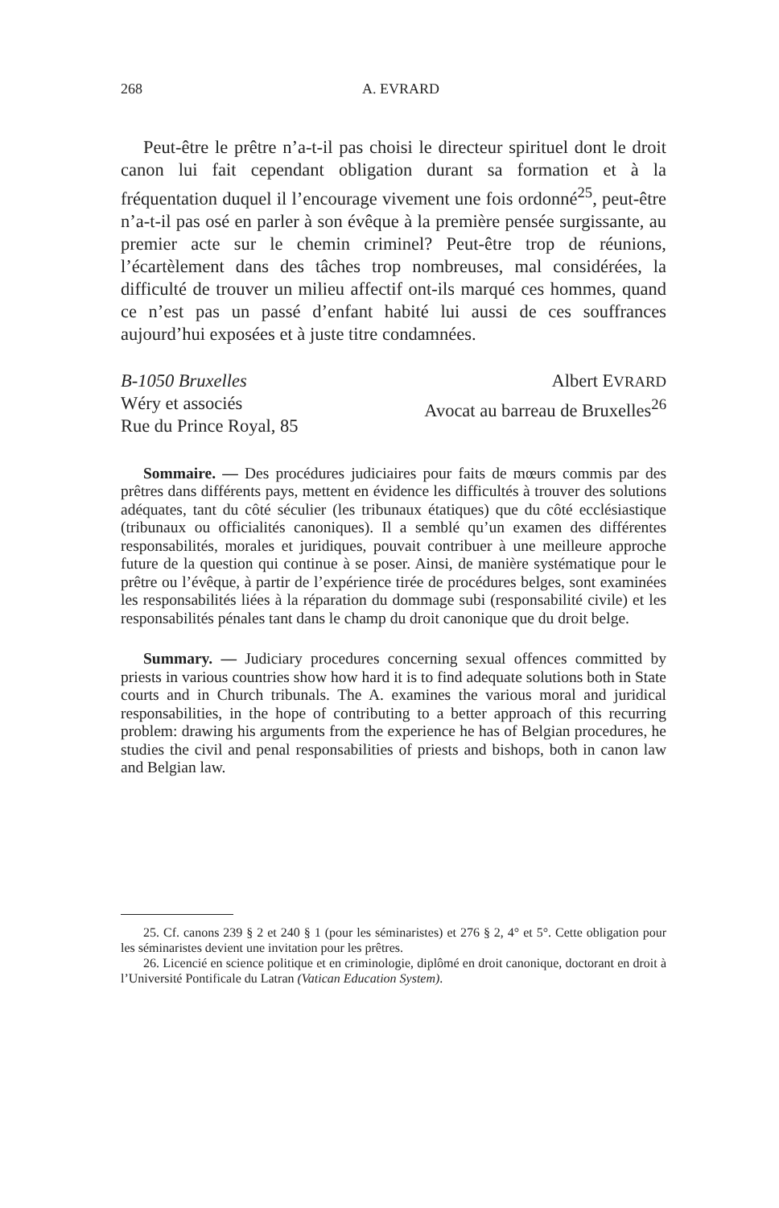268 A. EVRARD
Peut-être le prêtre n’a-t-il pas choisi le directeur spirituel dont le droit canon lui fait cependant obligation durant sa formation et à la fréquentation duquel il l’encourage vivement une fois ordonné<sup>25</sup>, peut-être n’a-t-il pas osé en parler à son évêque à la première pensée surgissante, au premier acte sur le chemin criminel? Peut-être trop de réunions, l’écartèlement dans des tâches trop nombreuses, mal considérées, la difficulté de trouver un milieu affectif ont-ils marqué ces hommes, quand ce n’est pas un passé d’enfant habité lui aussi de ces souffrances aujourd’hui exposées et à juste titre condamnées.
B-1050 Bruxelles
Wéry et associés
Rue du Prince Royal, 85
Albert EVRARD
Avocat au barreau de Bruxelles<sup>26</sup>
Sommaire. — Des procédures judiciaires pour faits de mœurs commis par des prêtres dans différents pays, mettent en évidence les difficultés à trouver des solutions adéquates, tant du côté séculier (les tribunaux étatiques) que du côté ecclésiastique (tribunaux ou officialités canoniques). Il a semblé qu’un examen des différentes responsabilités, morales et juridiques, pouvait contribuer à une meilleure approche future de la question qui continue à se poser. Ainsi, de manière systématique pour le prêtre ou l’évêque, à partir de l’expérience tirée de procédures belges, sont examinées les responsabilités liées à la réparation du dommage subi (responsabilité civile) et les responsabilités pénales tant dans le champ du droit canonique que du droit belge.
Summary. — Judiciary procedures concerning sexual offences committed by priests in various countries show how hard it is to find adequate solutions both in State courts and in Church tribunals. The A. examines the various moral and juridical responsabilities, in the hope of contributing to a better approach of this recurring problem: drawing his arguments from the experience he has of Belgian procedures, he studies the civil and penal responsabilities of priests and bishops, both in canon law and Belgian law.
25. Cf. canons 239 § 2 et 240 § 1 (pour les séminaristes) et 276 § 2, 4° et 5°. Cette obligation pour les séminaristes devient une invitation pour les prêtres.
26. Licencié en science politique et en criminologie, diplômé en droit canonique, doctorant en droit à l’Université Pontificale du Latran (Vatican Education System).